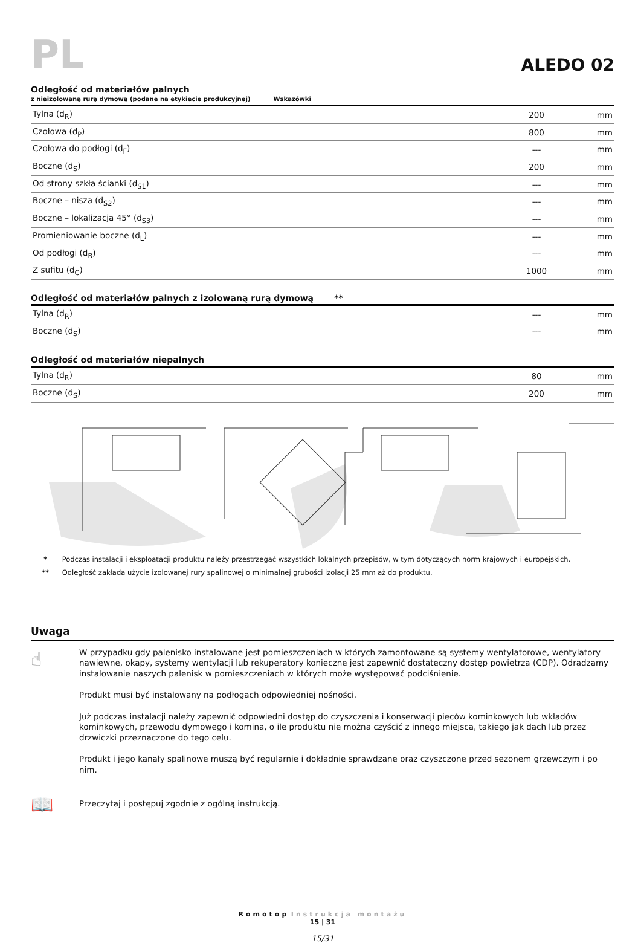PL
ALEDO 02
Odległość od materiałów palnych
z nieizolowaną rurą dymową (podane na etykiecie produkcyjnej) Wskazówki
| Tylna (d<sub>R</sub>) | 200 | mm |
| Czołowa (d<sub>P</sub>) | 800 | mm |
| Czołowa do podłogi (d<sub>F</sub>) | --- | mm |
| Boczne (d<sub>S</sub>) | 200 | mm |
| Od strony szkła ścianki (d<sub>S1</sub>) | --- | mm |
| Boczne – nisza (d<sub>S2</sub>) | --- | mm |
| Boczne – lokalizacja 45° (d<sub>S3</sub>) | --- | mm |
| Promieniowanie boczne (d<sub>L</sub>) | --- | mm |
| Od podłogi (d<sub>B</sub>) | --- | mm |
| Z sufitu (d<sub>C</sub>) | 1000 | mm |
Odległość od materiałów palnych z izolowaną rurą dymową **
| Tylna (d<sub>R</sub>) | --- | mm |
| Boczne (d<sub>S</sub>) | --- | mm |
Odległość od materiałów niepalnych
| Tylna (d<sub>R</sub>) | 80 | mm |
| Boczne (d<sub>S</sub>) | 200 | mm |
* Podczas instalacji i eksploatacji produktu należy przestrzegać wszystkich lokalnych przepisów, w tym dotyczących norm krajowych i europejskich.
** Odległość zakłada użycie izolowanej rury spalinowej o minimalnej grubości izolacji 25 mm aż do produktu.
Uwaga
☝
W przypadku gdy palenisko instalowane jest pomieszczeniach w których zamontowane są systemy wentylatorowe, wentylatory nawiewne, okapy, systemy wentylacji lub rekuperatory konieczne jest zapewnić dostateczny dostęp powietrza (CDP). Odradzamy instalowanie naszych palenisk w pomieszczeniach w których może występować podciśnienie.
Produkt musi być instalowany na podłogach odpowiedniej nośności.
Już podczas instalacji należy zapewnić odpowiedni dostęp do czyszczenia i konserwacji pieców kominkowych lub wkładów kominkowych, przewodu dymowego i komina, o ile produktu nie można czyścić z innego miejsca, takiego jak dach lub przez drzwiczki przeznaczone do tego celu.
Produkt i jego kanały spalinowe muszą być regularnie i dokładnie sprawdzane oraz czyszczone przed sezonem grzewczym i po nim.
📖
Przeczytaj i postępuj zgodnie z ogólną instrukcją.
Romotop Instrukcja montażu
15 | 31
15/31